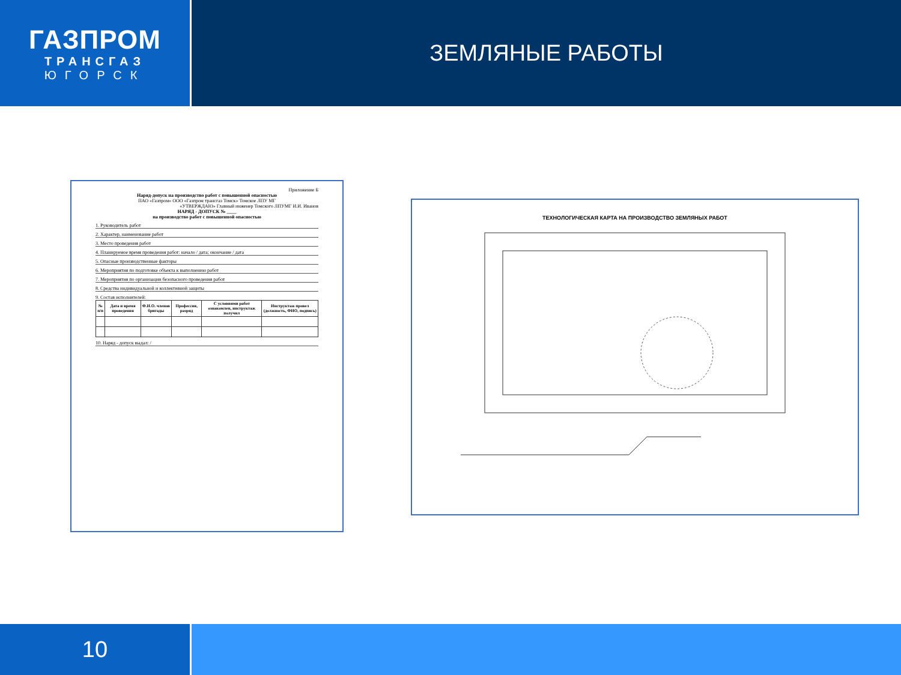ГАЗПРОМ
ТРАНСГАЗ
ЮГОРСК
ЗЕМЛЯНЫЕ РАБОТЫ
Приложение Б
Наряд-допуск на производство работ с повышенной опасностью
ПАО «Газпром» ООО «Газпром трансгаз Томск» Томское ЛПУ МГ
«УТВЕРЖДАЮ» Главный инженер Томского ЛПУМГ И.И. Иванов
НАРЯД - ДОПУСК № ____
на производство работ с повышенной опасностью
1. Руководитель работ
2. Характер, наименование работ
3. Место проведения работ
4. Планируемое время проведения работ: начало / дата; окончание / дата
5. Опасные производственные факторы
6. Мероприятия по подготовке объекта к выполнению работ
7. Мероприятия по организации безопасного проведения работ
8. Средства индивидуальной и коллективной защиты
9. Состав исполнителей:
| № п/п | Дата и время проведения | Ф.И.О. членов бригады | Профессия, разряд | С условиями работ ознакомлен, инструктаж получил | Инструктаж провел (должность, ФИО, подпись) |
| --- | --- | --- | --- | --- | --- |
10. Наряд - допуск выдал: /
ТЕХНОЛОГИЧЕСКАЯ КАРТА НА ПРОИЗВОДСТВО ЗЕМЛЯНЫХ РАБОТ
10